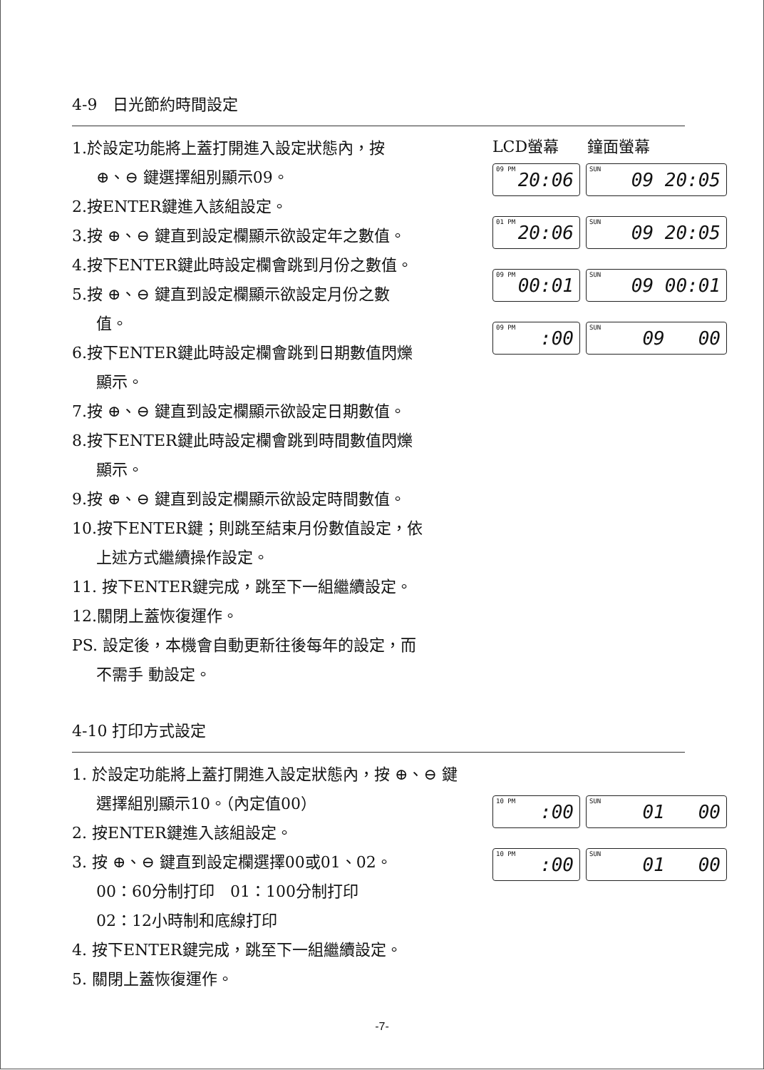4-9　日光節約時間設定
1.於設定功能將上蓋打開進入設定狀態內，按
⊕、⊖ 鍵選擇組別顯示09。
2.按ENTER鍵進入該組設定。
3.按 ⊕、⊖ 鍵直到設定欄顯示欲設定年之數值。
4.按下ENTER鍵此時設定欄會跳到月份之數值。
5.按 ⊕、⊖ 鍵直到設定欄顯示欲設定月份之數
值。
6.按下ENTER鍵此時設定欄會跳到日期數值閃爍
顯示。
7.按 ⊕、⊖ 鍵直到設定欄顯示欲設定日期數值。
8.按下ENTER鍵此時設定欄會跳到時間數值閃爍
顯示。
9.按 ⊕、⊖ 鍵直到設定欄顯示欲設定時間數值。
10.按下ENTER鍵；則跳至結束月份數值設定，依
上述方式繼續操作設定。
11. 按下ENTER鍵完成，跳至下一組繼續設定。
12.關閉上蓋恢復運作。
PS. 設定後，本機會自動更新往後每年的設定，而
不需手 動設定。
LCD螢幕 鐘面螢幕
09 PM 20:06
SUN 09 20:05
01 PM 20:06
SUN 09 20:05
09 PM 00:01
SUN 09 00:01
09 PM:00
SUN 09 00
4-10 打印方式設定
1. 於設定功能將上蓋打開進入設定狀態內，按 ⊕、⊖ 鍵
選擇組別顯示10。（內定值00）
2. 按ENTER鍵進入該組設定。
3. 按 ⊕、⊖ 鍵直到設定欄選擇00或01、02。
00：60分制打印　01：100分制打印
02：12小時制和底線打印
4. 按下ENTER鍵完成，跳至下一組繼續設定。
5. 關閉上蓋恢復運作。
10 PM:00
SUN 01 00
10 PM:00
SUN 01 00
-7-